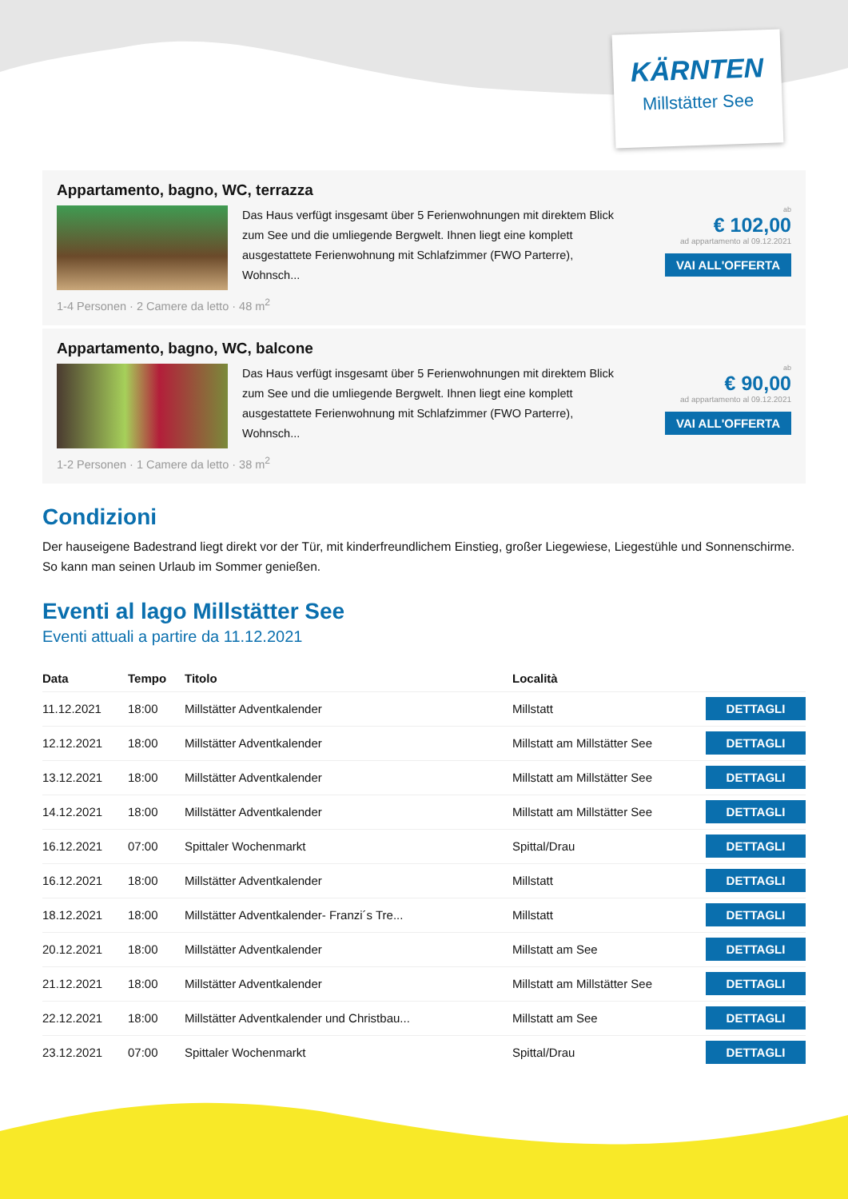KÄRNTEN
Millstätter See
Appartamento, bagno, WC, terrazza
Das Haus verfügt insgesamt über 5 Ferienwohnungen mit direktem Blick zum See und die umliegende Bergwelt. Ihnen liegt eine komplett ausgestattete Ferienwohnung mit Schlafzimmer (FWO Parterre), Wohnsch...
ab
€ 102,00
ad appartamento al 09.12.2021
VAI ALL'OFFERTA
1-4 Personen · 2 Camere da letto · 48 m<sup>2</sup>
Appartamento, bagno, WC, balcone
Das Haus verfügt insgesamt über 5 Ferienwohnungen mit direktem Blick zum See und die umliegende Bergwelt. Ihnen liegt eine komplett ausgestattete Ferienwohnung mit Schlafzimmer (FWO Parterre), Wohnsch...
ab
€ 90,00
ad appartamento al 09.12.2021
VAI ALL'OFFERTA
1-2 Personen · 1 Camere da letto · 38 m<sup>2</sup>
Condizioni
Der hauseigene Badestrand liegt direkt vor der Tür, mit kinderfreundlichem Einstieg, großer Liegewiese, Liegestühle und Sonnenschirme. So kann man seinen Urlaub im Sommer genießen.
Eventi al lago Millstätter See
Eventi attuali a partire da 11.12.2021
| Data | Tempo | Titolo | Località | |
| --- | --- | --- | --- | --- |
| 11.12.2021 | 18:00 | Millstätter Adventkalender | Millstatt | DETTAGLI |
| 12.12.2021 | 18:00 | Millstätter Adventkalender | Millstatt am Millstätter See | DETTAGLI |
| 13.12.2021 | 18:00 | Millstätter Adventkalender | Millstatt am Millstätter See | DETTAGLI |
| 14.12.2021 | 18:00 | Millstätter Adventkalender | Millstatt am Millstätter See | DETTAGLI |
| 16.12.2021 | 07:00 | Spittaler Wochenmarkt | Spittal/Drau | DETTAGLI |
| 16.12.2021 | 18:00 | Millstätter Adventkalender | Millstatt | DETTAGLI |
| 18.12.2021 | 18:00 | Millstätter Adventkalender- Franzi´s Tre... | Millstatt | DETTAGLI |
| 20.12.2021 | 18:00 | Millstätter Adventkalender | Millstatt am See | DETTAGLI |
| 21.12.2021 | 18:00 | Millstätter Adventkalender | Millstatt am Millstätter See | DETTAGLI |
| 22.12.2021 | 18:00 | Millstätter Adventkalender und Christbau... | Millstatt am See | DETTAGLI |
| 23.12.2021 | 07:00 | Spittaler Wochenmarkt | Spittal/Drau | DETTAGLI |